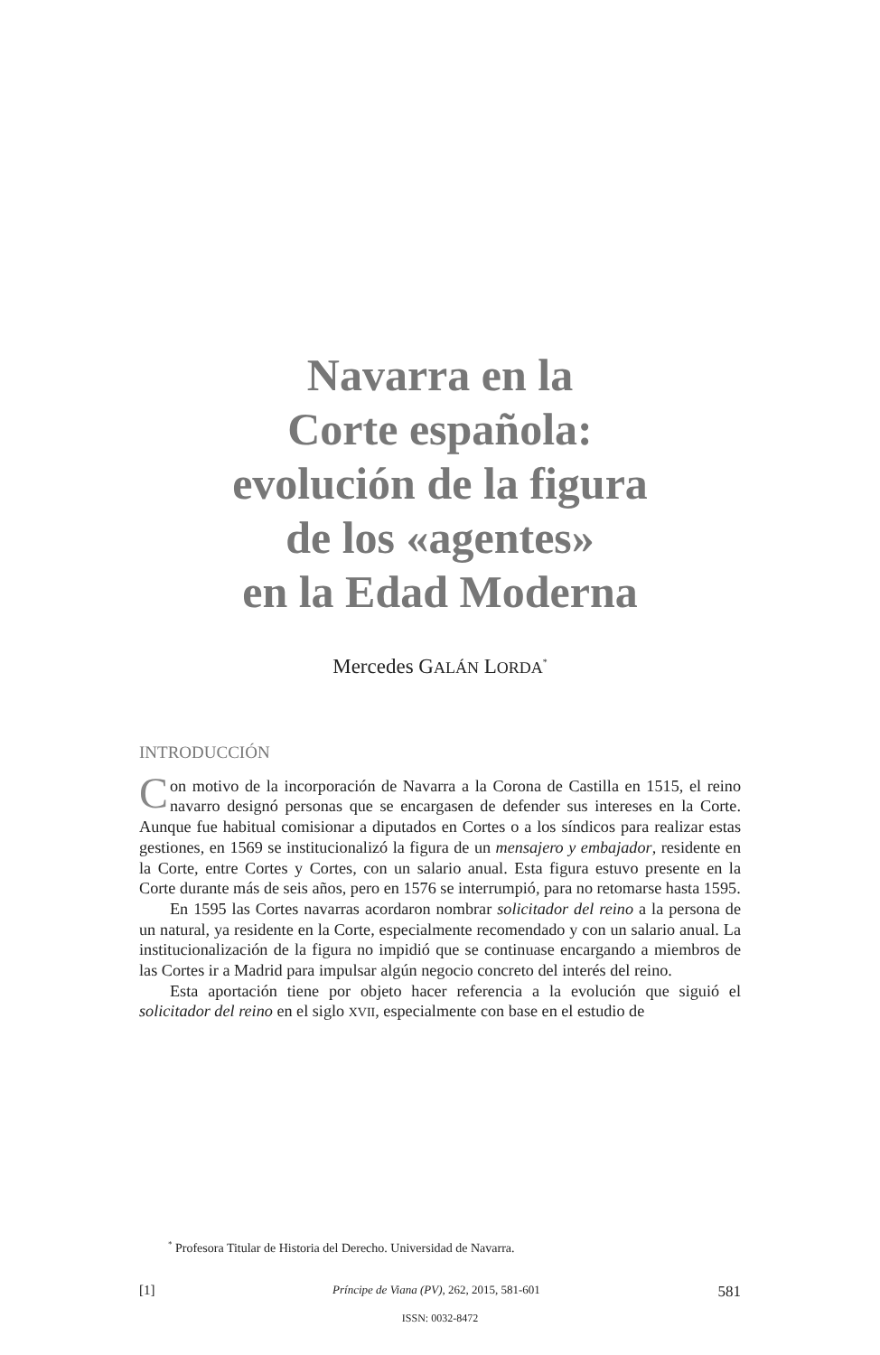Navarra en la
Corte española:
evolución de la figura
de los «agentes»
en la Edad Moderna
Mercedes GALÁN LORDA<sup>*</sup>
INTRODUCCIÓN
Con motivo de la incorporación de Navarra a la Corona de Castilla en 1515, el reino navarro designó personas que se encargasen de defender sus intereses en la Corte. Aunque fue habitual comisionar a diputados en Cortes o a los síndicos para realizar estas gestiones, en 1569 se institucionalizó la figura de un mensajero y embajador, residente en la Corte, entre Cortes y Cortes, con un salario anual. Esta figura estuvo presente en la Corte durante más de seis años, pero en 1576 se interrumpió, para no retomarse hasta 1595.
En 1595 las Cortes navarras acordaron nombrar solicitador del reino a la persona de un natural, ya residente en la Corte, especialmente recomendado y con un salario anual. La institucionalización de la figura no impidió que se continuase encargando a miembros de las Cortes ir a Madrid para impulsar algún negocio concreto del interés del reino.
Esta aportación tiene por objeto hacer referencia a la evolución que siguió el solicitador del reino en el siglo XVII, especialmente con base en el estudio de
<sup>*</sup> Profesora Titular de Historia del Derecho. Universidad de Navarra.
[1] Príncipe de Viana (PV), 262, 2015, 581-601 581
ISSN: 0032-8472